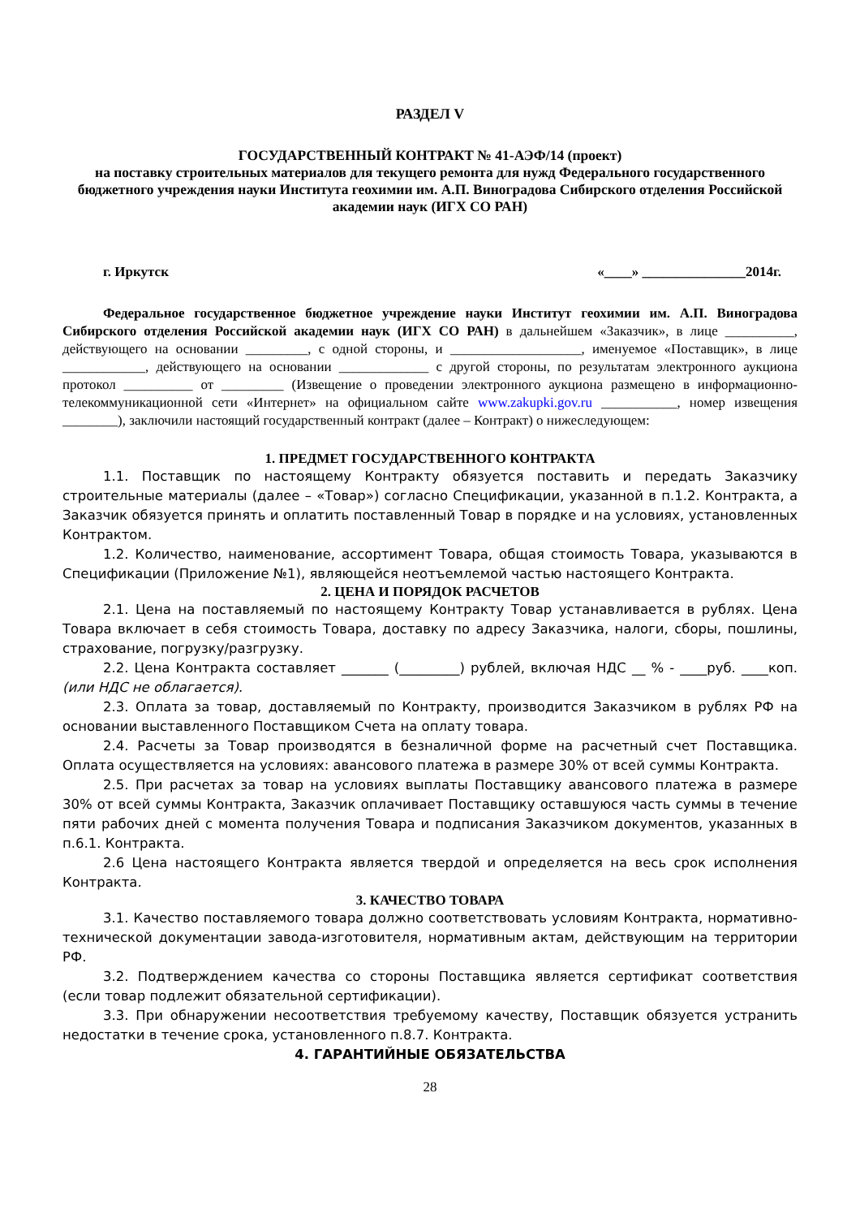РАЗДЕЛ V
ГОСУДАРСТВЕННЫЙ КОНТРАКТ № 41-АЭФ/14 (проект)
на поставку строительных материалов для текущего ремонта для нужд Федерального государственного бюджетного учреждения науки Института геохимии им. А.П. Виноградова Сибирского отделения Российской академии наук (ИГХ СО РАН)
г. Иркутск «____» _______________2014г.
Федеральное государственное бюджетное учреждение науки Институт геохимии им. А.П. Виноградова Сибирского отделения Российской академии наук (ИГХ СО РАН) в дальнейшем «Заказчик», в лице __________, действующего на основании _________, с одной стороны, и ___________________, именуемое «Поставщик», в лице ____________, действующего на основании _____________ с другой стороны, по результатам электронного аукциона протокол __________ от _________ (Извещение о проведении электронного аукциона размещено в информационно-телекоммуникационной сети «Интернет» на официальном сайте www.zakupki.gov.ru ___________, номер извещения ________), заключили настоящий государственный контракт (далее – Контракт) о нижеследующем:
1. ПРЕДМЕТ ГОСУДАРСТВЕННОГО КОНТРАКТА
1.1. Поставщик по настоящему Контракту обязуется поставить и передать Заказчику строительные материалы (далее – «Товар») согласно Спецификации, указанной в п.1.2. Контракта, а Заказчик обязуется принять и оплатить поставленный Товар в порядке и на условиях, установленных Контрактом.
1.2. Количество, наименование, ассортимент Товара, общая стоимость Товара, указываются в Спецификации (Приложение №1), являющейся неотъемлемой частью настоящего Контракта.
2. ЦЕНА И ПОРЯДОК РАСЧЕТОВ
2.1. Цена на поставляемый по настоящему Контракту Товар устанавливается в рублях. Цена Товара включает в себя стоимость Товара, доставку по адресу Заказчика, налоги, сборы, пошлины, страхование, погрузку/разгрузку.
2.2. Цена Контракта составляет _______ (_________) рублей, включая НДС __ % - ____руб. ____коп. (или НДС не облагается).
2.3. Оплата за товар, доставляемый по Контракту, производится Заказчиком в рублях РФ на основании выставленного Поставщиком Счета на оплату товара.
2.4. Расчеты за Товар производятся в безналичной форме на расчетный счет Поставщика. Оплата осуществляется на условиях: авансового платежа в размере 30% от всей суммы Контракта.
2.5. При расчетах за товар на условиях выплаты Поставщику авансового платежа в размере 30% от всей суммы Контракта, Заказчик оплачивает Поставщику оставшуюся часть суммы в течение пяти рабочих дней с момента получения Товара и подписания Заказчиком документов, указанных в п.6.1. Контракта.
2.6 Цена настоящего Контракта является твердой и определяется на весь срок исполнения Контракта.
3. КАЧЕСТВО ТОВАРА
3.1. Качество поставляемого товара должно соответствовать условиям Контракта, нормативно-технической документации завода-изготовителя, нормативным актам, действующим на территории РФ.
3.2. Подтверждением качества со стороны Поставщика является сертификат соответствия (если товар подлежит обязательной сертификации).
3.3. При обнаружении несоответствия требуемому качеству, Поставщик обязуется устранить недостатки в течение срока, установленного п.8.7. Контракта.
4. ГАРАНТИЙНЫЕ ОБЯЗАТЕЛЬСТВА
28